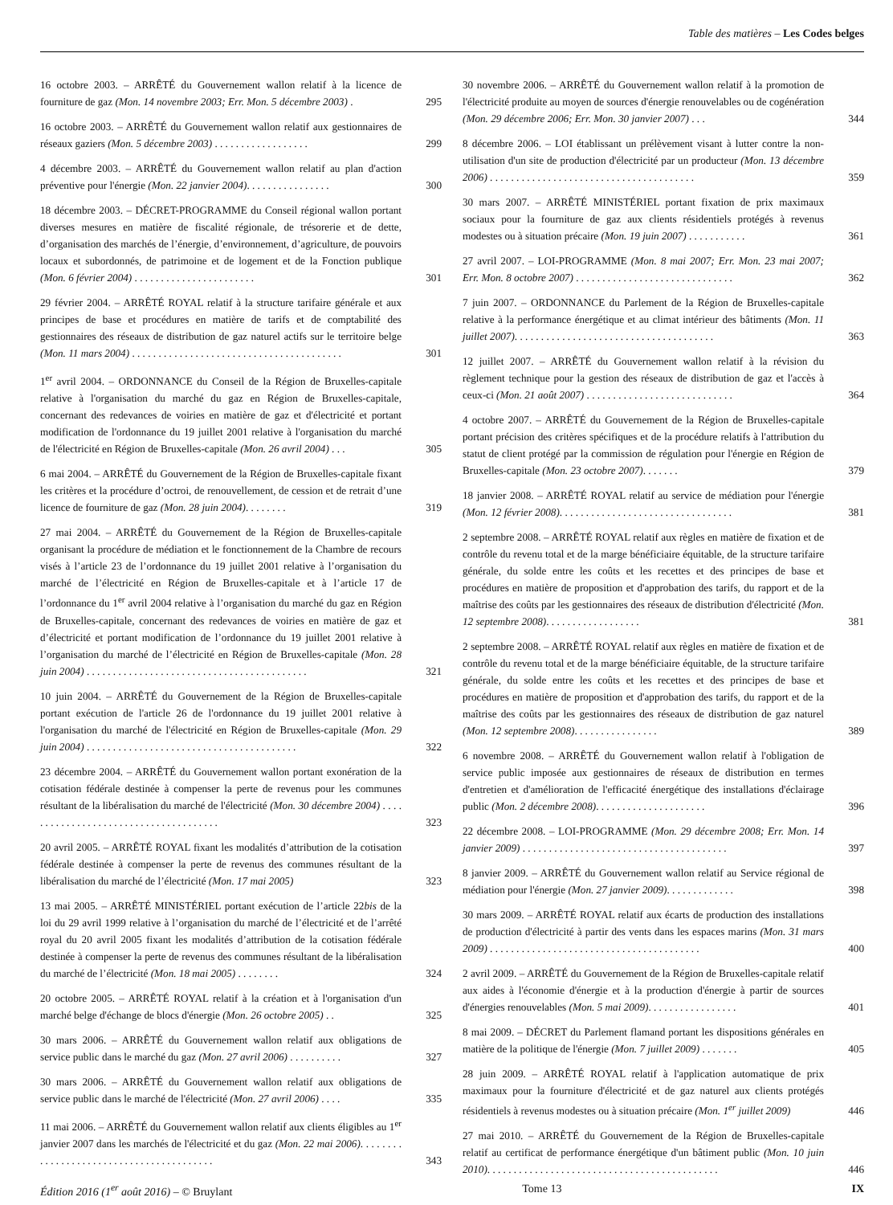Table des matières – Les Codes belges
16 octobre 2003. – ARRÊTÉ du Gouvernement wallon relatif à la licence de fourniture de gaz (Mon. 14 novembre 2003; Err. Mon. 5 décembre 2003) .
295
16 octobre 2003. – ARRÊTÉ du Gouvernement wallon relatif aux gestionnaires de réseaux gaziers (Mon. 5 décembre 2003) . . . . . . . . . . . . . . . . . .
299
4 décembre 2003. – ARRÊTÉ du Gouvernement wallon relatif au plan d'action préventive pour l'énergie (Mon. 22 janvier 2004). . . . . . . . . . . . . . . .
300
18 décembre 2003. – DÉCRET-PROGRAMME du Conseil régional wallon portant diverses mesures en matière de fiscalité régionale, de trésorerie et de dette, d’organisation des marchés de l’énergie, d’environnement, d’agriculture, de pouvoirs locaux et subordonnés, de patrimoine et de logement et de la Fonction publique (Mon. 6 février 2004) . . . . . . . . . . . . . . . . . . . . . . .
301
29 février 2004. – ARRÊTÉ ROYAL relatif à la structure tarifaire générale et aux principes de base et procédures en matière de tarifs et de comptabilité des gestionnaires des réseaux de distribution de gaz naturel actifs sur le territoire belge (Mon. 11 mars 2004) . . . . . . . . . . . . . . . . . . . . . . . . . . . . . . . . . . . . . . . .
301
1<sup>er</sup> avril 2004. – ORDONNANCE du Conseil de la Région de Bruxelles-capitale relative à l'organisation du marché du gaz en Région de Bruxelles-capitale, concernant des redevances de voiries en matière de gaz et d'électricité et portant modification de l'ordonnance du 19 juillet 2001 relative à l'organisation du marché de l'électricité en Région de Bruxelles-capitale (Mon. 26 avril 2004) . . .
305
6 mai 2004. – ARRÊTÉ du Gouvernement de la Région de Bruxelles-capitale fixant les critères et la procédure d’octroi, de renouvellement, de cession et de retrait d’une licence de fourniture de gaz (Mon. 28 juin 2004). . . . . . . .
319
27 mai 2004. – ARRÊTÉ du Gouvernement de la Région de Bruxelles-capitale organisant la procédure de médiation et le fonctionnement de la Chambre de recours visés à l’article 23 de l’ordonnance du 19 juillet 2001 relative à l’organisation du marché de l’électricité en Région de Bruxelles-capitale et à l’article 17 de l’ordonnance du 1<sup>er</sup> avril 2004 relative à l’organisation du marché du gaz en Région de Bruxelles-capitale, concernant des redevances de voiries en matière de gaz et d’électricité et portant modification de l’ordonnance du 19 juillet 2001 relative à l’organisation du marché de l’électricité en Région de Bruxelles-capitale (Mon. 28 juin 2004) . . . . . . . . . . . . . . . . . . . . . . . . . . . . . . . . . . . . . . . . . .
321
10 juin 2004. – ARRÊTÉ du Gouvernement de la Région de Bruxelles-capitale portant exécution de l'article 26 de l'ordonnance du 19 juillet 2001 relative à l'organisation du marché de l'électricité en Région de Bruxelles-capitale (Mon. 29 juin 2004) . . . . . . . . . . . . . . . . . . . . . . . . . . . . . . . . . . . . . . . .
322
23 décembre 2004. – ARRÊTÉ du Gouvernement wallon portant exonération de la cotisation fédérale destinée à compenser la perte de revenus pour les communes résultant de la libéralisation du marché de l'électricité (Mon. 30 décembre 2004) . . . . . . . . . . . . . . . . . . . . . . . . . . . . . . . . . . . . . .
323
20 avril 2005. – ARRÊTÉ ROYAL fixant les modalités d’attribution de la cotisation fédérale destinée à compenser la perte de revenus des communes résultant de la libéralisation du marché de l’électricité (Mon. 17 mai 2005)
323
13 mai 2005. – ARRÊTÉ MINISTÉRIEL portant exécution de l’article 22bis de la loi du 29 avril 1999 relative à l’organisation du marché de l’électricité et de l’arrêté royal du 20 avril 2005 fixant les modalités d’attribution de la cotisation fédérale destinée à compenser la perte de revenus des communes résultant de la libéralisation du marché de l’électricité (Mon. 18 mai 2005) . . . . . . . .
324
20 octobre 2005. – ARRÊTÉ ROYAL relatif à la création et à l'organisation d'un marché belge d'échange de blocs d'énergie (Mon. 26 octobre 2005) . .
325
30 mars 2006. – ARRÊTÉ du Gouvernement wallon relatif aux obligations de service public dans le marché du gaz (Mon. 27 avril 2006) . . . . . . . . . .
327
30 mars 2006. – ARRÊTÉ du Gouvernement wallon relatif aux obligations de service public dans le marché de l'électricité (Mon. 27 avril 2006) . . . .
335
11 mai 2006. – ARRÊTÉ du Gouvernement wallon relatif aux clients éligibles au 1<sup>er</sup> janvier 2007 dans les marchés de l'électricité et du gaz (Mon. 22 mai 2006). . . . . . . . . . . . . . . . . . . . . . . . . . . . . . . . . . . . . . . . .
343
30 novembre 2006. – ARRÊTÉ du Gouvernement wallon relatif à la promotion de l'électricité produite au moyen de sources d'énergie renouvelables ou de cogénération (Mon. 29 décembre 2006; Err. Mon. 30 janvier 2007) . . .
344
8 décembre 2006. – LOI établissant un prélèvement visant à lutter contre la non-utilisation d'un site de production d'électricité par un producteur (Mon. 13 décembre 2006) . . . . . . . . . . . . . . . . . . . . . . . . . . . . . . . . . . . . . . .
359
30 mars 2007. – ARRÊTÉ MINISTÉRIEL portant fixation de prix maximaux sociaux pour la fourniture de gaz aux clients résidentiels protégés à revenus modestes ou à situation précaire (Mon. 19 juin 2007) . . . . . . . . . . .
361
27 avril 2007. – LOI-PROGRAMME (Mon. 8 mai 2007; Err. Mon. 23 mai 2007; Err. Mon. 8 octobre 2007) . . . . . . . . . . . . . . . . . . . . . . . . . . . . . .
362
7 juin 2007. – ORDONNANCE du Parlement de la Région de Bruxelles-capitale relative à la performance énergétique et au climat intérieur des bâtiments (Mon. 11 juillet 2007). . . . . . . . . . . . . . . . . . . . . . . . . . . . . . . . . . . . . .
363
12 juillet 2007. – ARRÊTÉ du Gouvernement wallon relatif à la révision du règlement technique pour la gestion des réseaux de distribution de gaz et l'accès à ceux-ci (Mon. 21 août 2007) . . . . . . . . . . . . . . . . . . . . . . . . . . . .
364
4 octobre 2007. – ARRÊTÉ du Gouvernement de la Région de Bruxelles-capitale portant précision des critères spécifiques et de la procédure relatifs à l'attribution du statut de client protégé par la commission de régulation pour l'énergie en Région de Bruxelles-capitale (Mon. 23 octobre 2007). . . . . . .
379
18 janvier 2008. – ARRÊTÉ ROYAL relatif au service de médiation pour l'énergie (Mon. 12 février 2008). . . . . . . . . . . . . . . . . . . . . . . . . . . . . . . . .
381
2 septembre 2008. – ARRÊTÉ ROYAL relatif aux règles en matière de fixation et de contrôle du revenu total et de la marge bénéficiaire équitable, de la structure tarifaire générale, du solde entre les coûts et les recettes et des principes de base et procédures en matière de proposition et d'approbation des tarifs, du rapport et de la maîtrise des coûts par les gestionnaires des réseaux de distribution d'électricité (Mon. 12 septembre 2008). . . . . . . . . . . . . . . . . .
381
2 septembre 2008. – ARRÊTÉ ROYAL relatif aux règles en matière de fixation et de contrôle du revenu total et de la marge bénéficiaire équitable, de la structure tarifaire générale, du solde entre les coûts et les recettes et des principes de base et procédures en matière de proposition et d'approbation des tarifs, du rapport et de la maîtrise des coûts par les gestionnaires des réseaux de distribution de gaz naturel (Mon. 12 septembre 2008). . . . . . . . . . . . . . . .
389
6 novembre 2008. – ARRÊTÉ du Gouvernement wallon relatif à l'obligation de service public imposée aux gestionnaires de réseaux de distribution en termes d'entretien et d'amélioration de l'efficacité énergétique des installations d'éclairage public (Mon. 2 décembre 2008). . . . . . . . . . . . . . . . . . . . .
396
22 décembre 2008. – LOI-PROGRAMME (Mon. 29 décembre 2008; Err. Mon. 14 janvier 2009) . . . . . . . . . . . . . . . . . . . . . . . . . . . . . . . . . . . . . . .
397
8 janvier 2009. – ARRÊTÉ du Gouvernement wallon relatif au Service régional de médiation pour l'énergie (Mon. 27 janvier 2009). . . . . . . . . . . . .
398
30 mars 2009. – ARRÊTÉ ROYAL relatif aux écarts de production des installations de production d'électricité à partir des vents dans les espaces marins (Mon. 31 mars 2009) . . . . . . . . . . . . . . . . . . . . . . . . . . . . . . . . . . . . . . . .
400
2 avril 2009. – ARRÊTÉ du Gouvernement de la Région de Bruxelles-capitale relatif aux aides à l'économie d'énergie et à la production d'énergie à partir de sources d'énergies renouvelables (Mon. 5 mai 2009). . . . . . . . . . . . . . . . .
401
8 mai 2009. – DÉCRET du Parlement flamand portant les dispositions générales en matière de la politique de l'énergie (Mon. 7 juillet 2009) . . . . . . .
405
28 juin 2009. – ARRÊTÉ ROYAL relatif à l'application automatique de prix maximaux pour la fourniture d'électricité et de gaz naturel aux clients protégés résidentiels à revenus modestes ou à situation précaire (Mon. 1<sup>er</sup> juillet 2009)
446
27 mai 2010. – ARRÊTÉ du Gouvernement de la Région de Bruxelles-capitale relatif au certificat de performance énergétique d'un bâtiment public (Mon. 10 juin 2010). . . . . . . . . . . . . . . . . . . . . . . . . . . . . . . . . . . . . . . . . . . .
446
Édition 2016 (1<sup>er</sup> août 2016) – © Bruylant Tome 13 IX